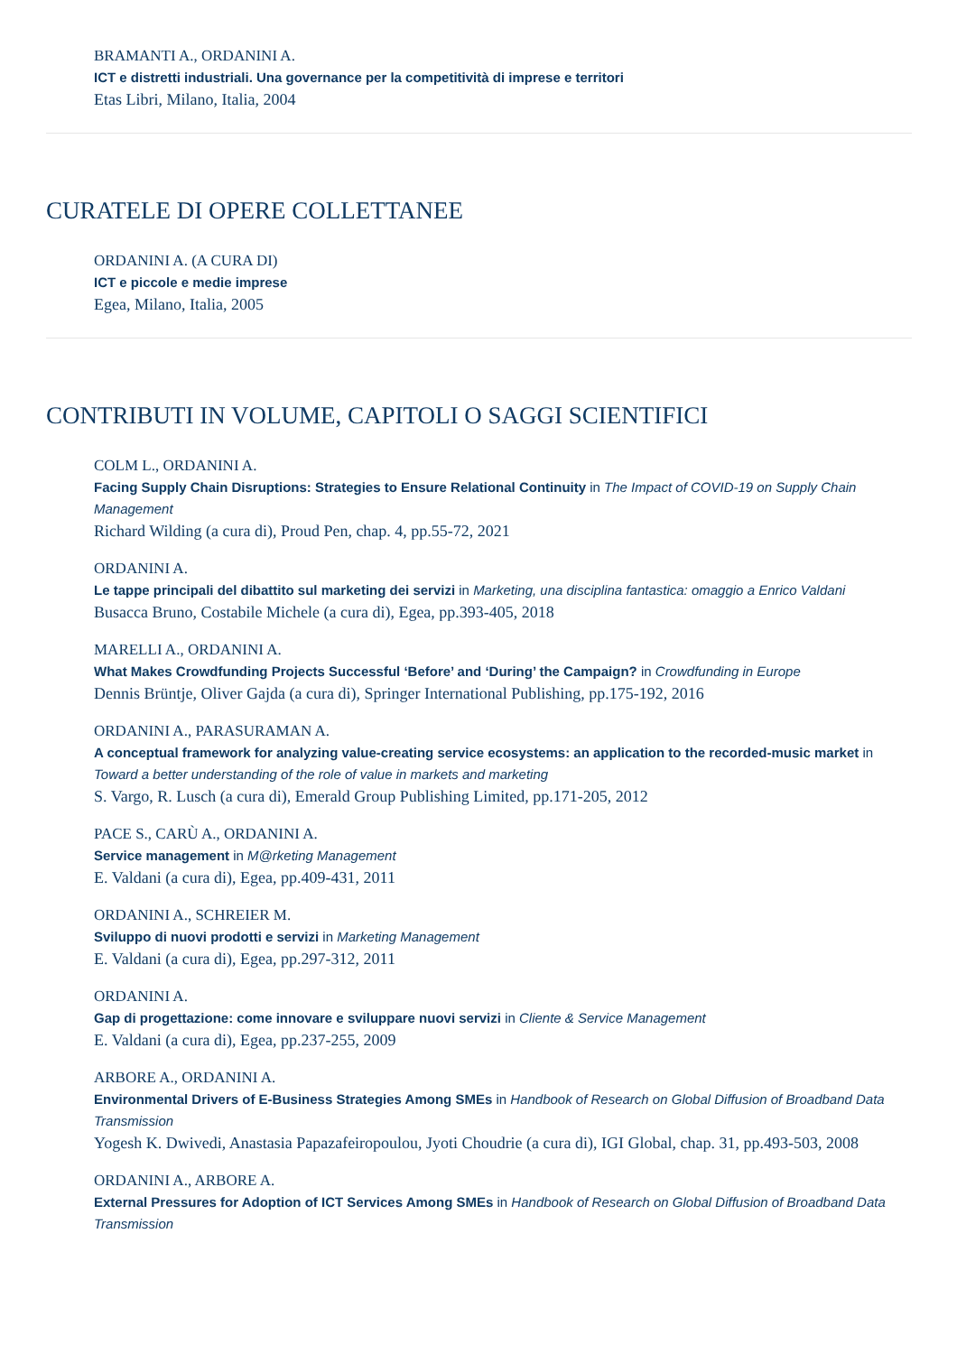BRAMANTI A., ORDANINI A.
ICT e distretti industriali. Una governance per la competitività di imprese e territori
Etas Libri, Milano, Italia, 2004
CURATELE DI OPERE COLLETTANEE
ORDANINI A. (A CURA DI)
ICT e piccole e medie imprese
Egea, Milano, Italia, 2005
CONTRIBUTI IN VOLUME, CAPITOLI O SAGGI SCIENTIFICI
COLM L., ORDANINI A.
Facing Supply Chain Disruptions: Strategies to Ensure Relational Continuity in The Impact of COVID-19 on Supply Chain Management
Richard Wilding (a cura di), Proud Pen, chap. 4, pp.55-72, 2021
ORDANINI A.
Le tappe principali del dibattito sul marketing dei servizi in Marketing, una disciplina fantastica: omaggio a Enrico Valdani
Busacca Bruno, Costabile Michele (a cura di), Egea, pp.393-405, 2018
MARELLI A., ORDANINI A.
What Makes Crowdfunding Projects Successful ‘Before’ and ‘During’ the Campaign? in Crowdfunding in Europe
Dennis Brüntje, Oliver Gajda (a cura di), Springer International Publishing, pp.175-192, 2016
ORDANINI A., PARASURAMAN A.
A conceptual framework for analyzing value-creating service ecosystems: an application to the recorded-music market in Toward a better understanding of the role of value in markets and marketing
S. Vargo, R. Lusch (a cura di), Emerald Group Publishing Limited, pp.171-205, 2012
PACE S., CARÙ A., ORDANINI A.
Service management in M@rketing Management
E. Valdani (a cura di), Egea, pp.409-431, 2011
ORDANINI A., SCHREIER M.
Sviluppo di nuovi prodotti e servizi in Marketing Management
E. Valdani (a cura di), Egea, pp.297-312, 2011
ORDANINI A.
Gap di progettazione: come innovare e sviluppare nuovi servizi in Cliente & Service Management
E. Valdani (a cura di), Egea, pp.237-255, 2009
ARBORE A., ORDANINI A.
Environmental Drivers of E-Business Strategies Among SMEs in Handbook of Research on Global Diffusion of Broadband Data Transmission
Yogesh K. Dwivedi, Anastasia Papazafeiropoulou, Jyoti Choudrie (a cura di), IGI Global, chap. 31, pp.493-503, 2008
ORDANINI A., ARBORE A.
External Pressures for Adoption of ICT Services Among SMEs in Handbook of Research on Global Diffusion of Broadband Data Transmission